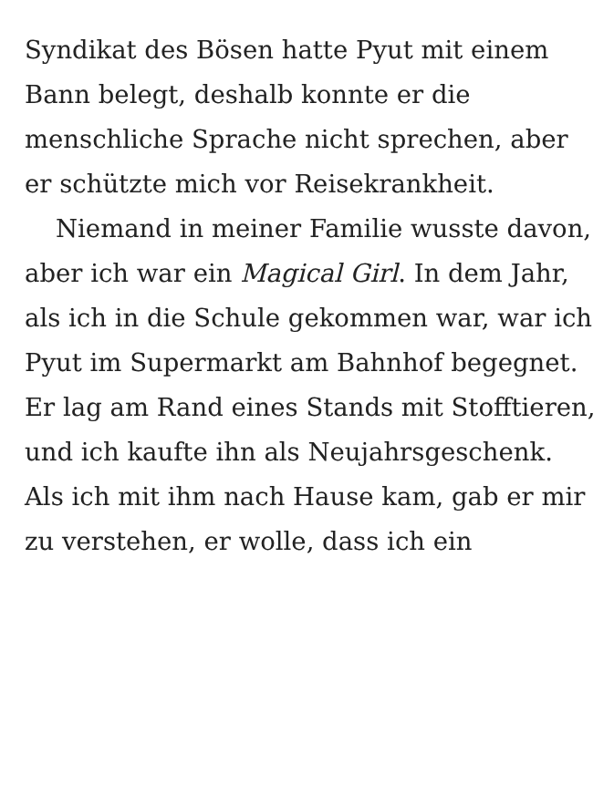Syndikat des Bösen hatte Pyut mit einem Bann belegt, deshalb konnte er die menschliche Sprache nicht sprechen, aber er schützte mich vor Reisekrankheit.
Niemand in meiner Familie wusste davon, aber ich war ein Magical Girl. In dem Jahr, als ich in die Schule gekommen war, war ich Pyut im Supermarkt am Bahnhof begegnet. Er lag am Rand eines Stands mit Stofftieren, und ich kaufte ihn als Neujahrsgeschenk. Als ich mit ihm nach Hause kam, gab er mir zu verstehen, er wolle, dass ich ein